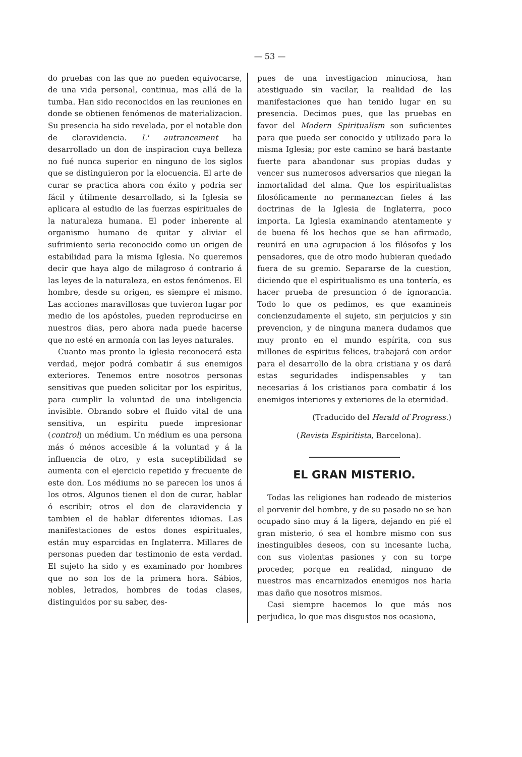— 53 —
do pruebas con las que no pueden equivocarse, de una vida personal, continua, mas allá de la tumba. Han sido reconocidos en las reuniones en donde se obtienen fenómenos de materializacion. Su presencia ha sido revelada, por el notable don de claravidencia. L' autrancement ha desarrollado un don de inspiracion cuya belleza no fué nunca superior en ninguno de los siglos que se distinguieron por la elocuencia. El arte de curar se practica ahora con éxito y podria ser fácil y útilmente desarrollado, si la Iglesia se aplicara al estudio de las fuerzas espirituales de la naturaleza humana. El poder inherente al organismo humano de quitar y aliviar el sufrimiento seria reconocido como un origen de estabilidad para la misma Iglesia. No queremos decir que haya algo de milagroso ó contrario á las leyes de la naturaleza, en estos fenómenos. El hombre, desde su origen, es siempre el mismo. Las acciones maravillosas que tuvieron lugar por medio de los apóstoles, pueden reproducirse en nuestros dias, pero ahora nada puede hacerse que no esté en armonía con las leyes naturales.
Cuanto mas pronto la iglesia reconocerá esta verdad, mejor podrá combatir á sus enemigos exteriores. Tenemos entre nosotros personas sensitivas que pueden solicitar por los espiritus, para cumplir la voluntad de una inteligencia invisible. Obrando sobre el fluido vital de una sensitiva, un espiritu puede impresionar (control) un médium. Un médium es una persona más ó ménos accesible á la voluntad y á la influencia de otro, y esta suceptibilidad se aumenta con el ejercicio repetido y frecuente de este don. Los médiums no se parecen los unos á los otros. Algunos tienen el don de curar, hablar ó escribir; otros el don de claravidencia y tambien el de hablar diferentes idiomas. Las manifestaciones de estos dones espirituales, están muy esparcidas en Inglaterra. Millares de personas pueden dar testimonio de esta verdad. El sujeto ha sido y es examinado por hombres que no son los de la primera hora. Sábios, nobles, letrados, hombres de todas clases, distinguidos por su saber, des-
pues de una investigacion minuciosa, han atestiguado sin vacilar, la realidad de las manifestaciones que han tenido lugar en su presencia. Decimos pues, que las pruebas en favor del Modern Spiritualism son suficientes para que pueda ser conocido y utilizado para la misma Iglesia; por este camino se hará bastante fuerte para abandonar sus propias dudas y vencer sus numerosos adversarios que niegan la inmortalidad del alma. Que los espiritualistas filosóficamente no permanezcan fieles á las doctrinas de la Iglesia de Inglaterra, poco importa. La Iglesia examinando atentamente y de buena fé los hechos que se han afirmado, reunirá en una agrupacion á los filósofos y los pensadores, que de otro modo hubieran quedado fuera de su gremio. Separarse de la cuestion, diciendo que el espiritualismo es una tontería, es hacer prueba de presuncion ó de ignorancia. Todo lo que os pedimos, es que examineis concienzudamente el sujeto, sin perjuicios y sin prevencion, y de ninguna manera dudamos que muy pronto en el mundo espírita, con sus millones de espiritus felices, trabajará con ardor para el desarrollo de la obra cristiana y os dará estas seguridades indispensables y tan necesarias á los cristianos para combatir á los enemigos interiores y exteriores de la eternidad.
(Traducido del Herald of Progress.)
(Revista Espiritista, Barcelona).
EL GRAN MISTERIO.
Todas las religiones han rodeado de misterios el porvenir del hombre, y de su pasado no se han ocupado sino muy á la ligera, dejando en pié el gran misterio, ó sea el hombre mismo con sus inestinguibles deseos, con su incesante lucha, con sus violentas pasiones y con su torpe proceder, porque en realidad, ninguno de nuestros mas encarnizados enemigos nos haria mas daño que nosotros mismos.
Casi siempre hacemos lo que más nos perjudica, lo que mas disgustos nos ocasiona,